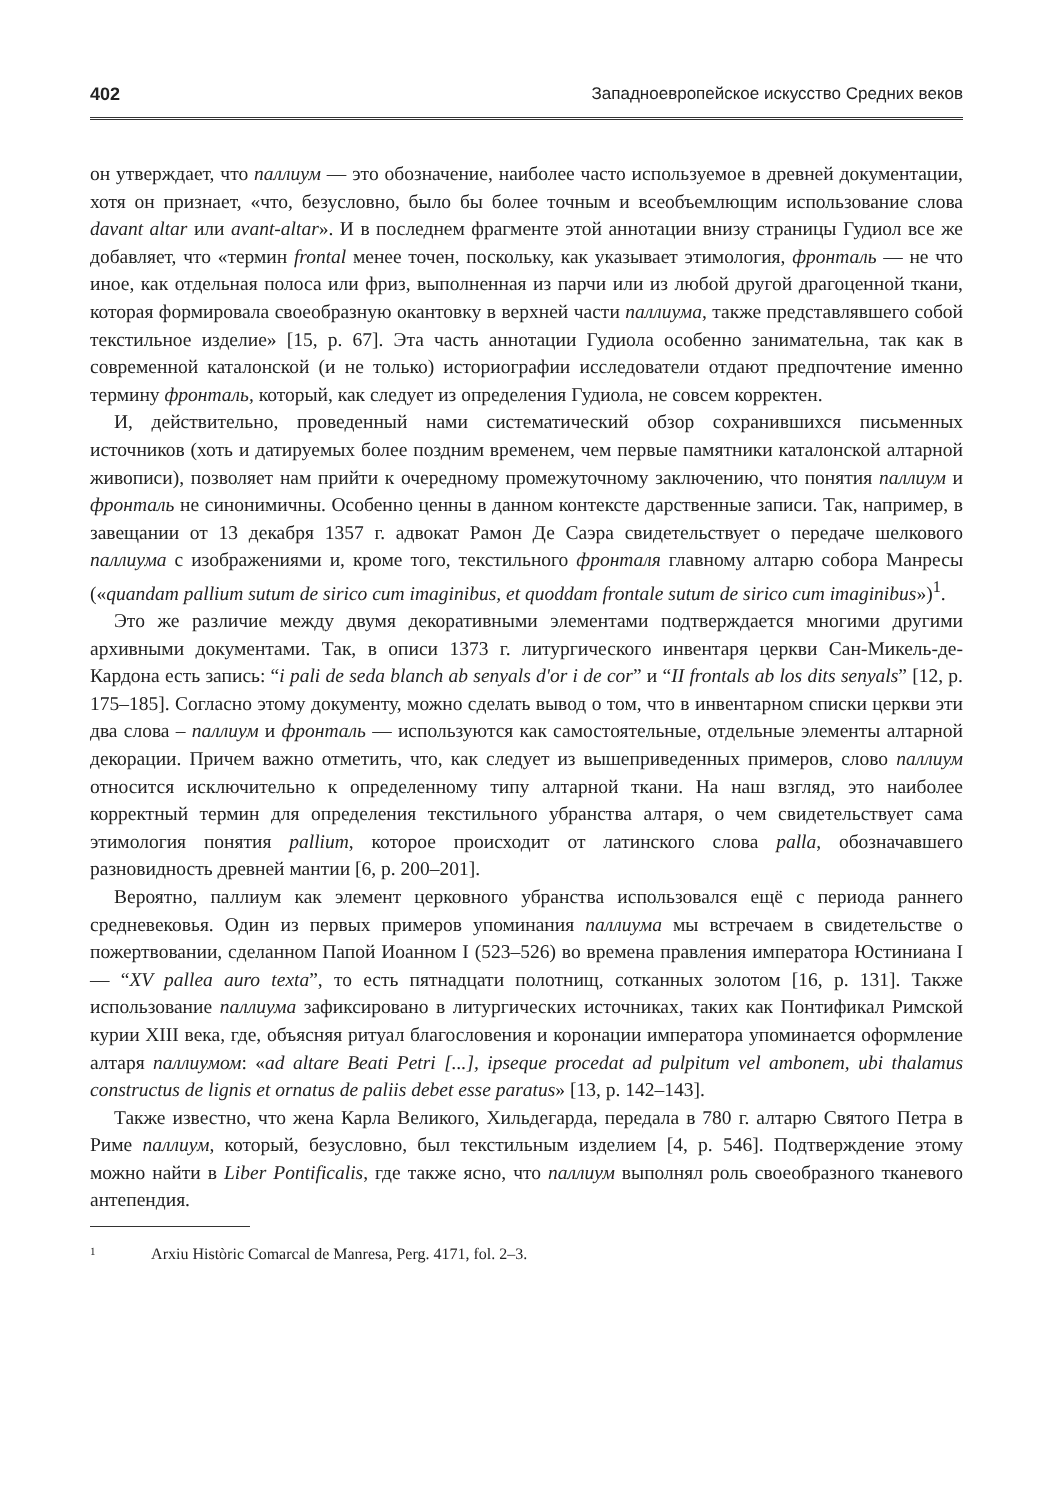402 Западноевропейское искусство Средних веков
он утверждает, что паллиум — это обозначение, наиболее часто используемое в древней документации, хотя он признает, «что, безусловно, было бы более точным и всеобъемлющим использование слова davant altar или avant-altar». И в последнем фрагменте этой аннотации внизу страницы Гудиол все же добавляет, что «термин frontal менее точен, поскольку, как указывает этимология, фронталь — не что иное, как отдельная полоса или фриз, выполненная из парчи или из любой другой драгоценной ткани, которая формировала своеобразную окантовку в верхней части паллиума, также представлявшего собой текстильное изделие» [15, р. 67]. Эта часть аннотации Гудиола особенно занимательна, так как в современной каталонской (и не только) историографии исследователи отдают предпочтение именно термину фронталь, который, как следует из определения Гудиола, не совсем корректен.
И, действительно, проведенный нами систематический обзор сохранившихся письменных источников (хоть и датируемых более поздним временем, чем первые памятники каталонской алтарной живописи), позволяет нам прийти к очередному промежуточному заключению, что понятия паллиум и фронталь не синонимичны. Особенно ценны в данном контексте дарственные записи. Так, например, в завещании от 13 декабря 1357 г. адвокат Рамон Де Саэра свидетельствует о передаче шелкового паллиума с изображениями и, кроме того, текстильного фронталя главному алтарю собора Манресы («quandam pallium sutum de sirico cum imaginibus, et quoddam frontale sutum de sirico cum imaginibus»)<sup>1</sup>.
Это же различие между двумя декоративными элементами подтверждается многими другими архивными документами. Так, в описи 1373 г. литургического инвентаря церкви Сан-Микель-де-Кардона есть запись: “i pali de seda blanch ab senyals d'or i de cor” и “II frontals ab los dits senyals” [12, р. 175–185]. Согласно этому документу, можно сделать вывод о том, что в инвентарном списки церкви эти два слова – паллиум и фронталь — используются как самостоятельные, отдельные элементы алтарной декорации. Причем важно отметить, что, как следует из вышеприведенных примеров, слово паллиум относится исключительно к определенному типу алтарной ткани. На наш взгляд, это наиболее корректный термин для определения текстильного убранства алтаря, о чем свидетельствует сама этимология понятия pallium, которое происходит от латинского слова palla, обозначавшего разновидность древней мантии [6, р. 200–201].
Вероятно, паллиум как элемент церковного убранства использовался ещё с периода раннего средневековья. Один из первых примеров упоминания паллиума мы встречаем в свидетельстве о пожертвовании, сделанном Папой Иоанном I (523–526) во времена правления императора Юстиниана I — “XV pallea auro texta”, то есть пятнадцати полотнищ, сотканных золотом [16, р. 131]. Также использование паллиума зафиксировано в литургических источниках, таких как Понтификал Римской курии XIII века, где, объясняя ритуал благословения и коронации императора упоминается оформление алтаря паллиумом: «ad altare Beati Petri [...], ipseque procedat ad pulpitum vel ambonem, ubi thalamus constructus de lignis et ornatus de paliis debet esse paratus» [13, р. 142–143].
Также известно, что жена Карла Великого, Хильдегарда, передала в 780 г. алтарю Святого Петра в Риме паллиум, который, безусловно, был текстильным изделием [4, р. 546]. Подтверждение этому можно найти в Liber Pontificalis, где также ясно, что паллиум выполнял роль своеобразного тканевого антепендия.
1 Arxiu Històric Comarcal de Manresa, Perg. 4171, fol. 2–3.